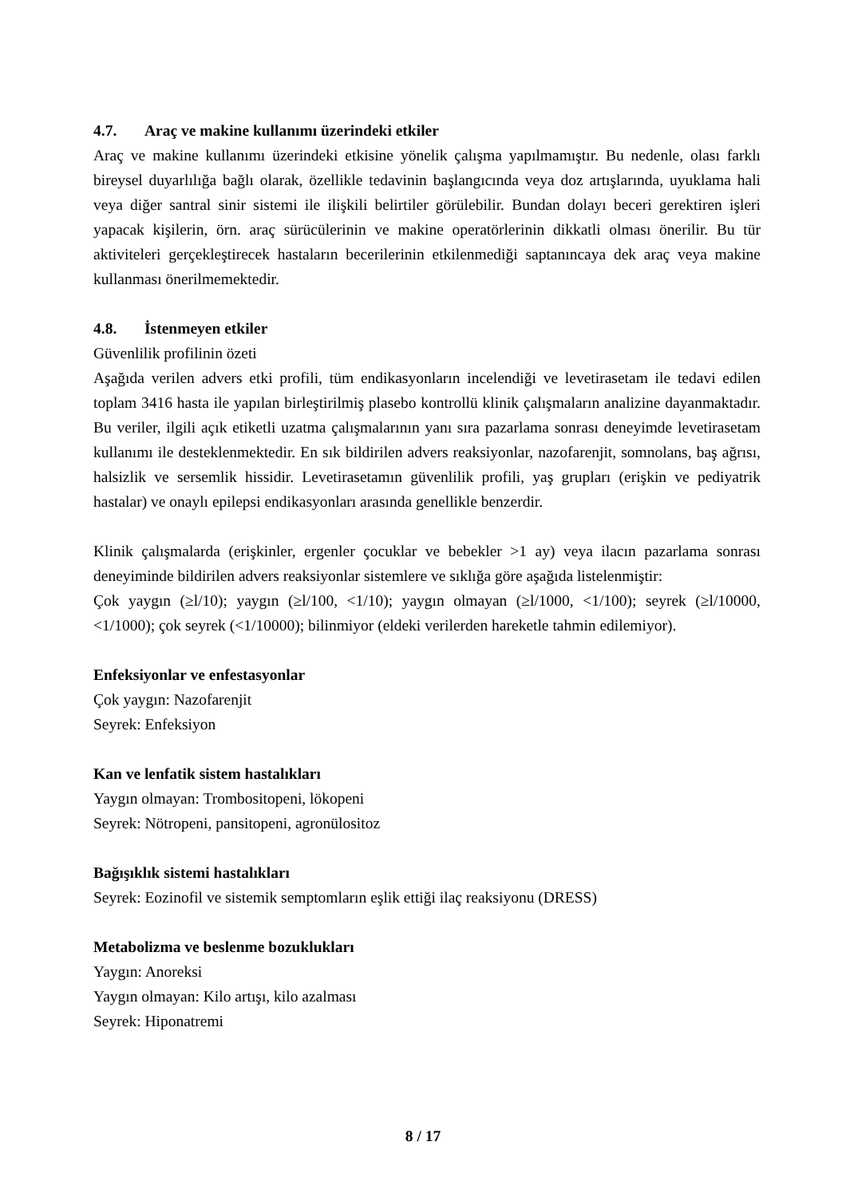4.7. Araç ve makine kullanımı üzerindeki etkiler
Araç ve makine kullanımı üzerindeki etkisine yönelik çalışma yapılmamıştır. Bu nedenle, olası farklı bireysel duyarlılığa bağlı olarak, özellikle tedavinin başlangıcında veya doz artışlarında, uyuklama hali veya diğer santral sinir sistemi ile ilişkili belirtiler görülebilir. Bundan dolayı beceri gerektiren işleri yapacak kişilerin, örn. araç sürücülerinin ve makine operatörlerinin dikkatli olması önerilir. Bu tür aktiviteleri gerçekleştirecek hastaların becerilerinin etkilenmediği saptanıncaya dek araç veya makine kullanması önerilmemektedir.
4.8. İstenmeyen etkiler
Güvenlilik profilinin özeti
Aşağıda verilen advers etki profili, tüm endikasyonların incelendiği ve levetirasetam ile tedavi edilen toplam 3416 hasta ile yapılan birleştirilmiş plasebo kontrollü klinik çalışmaların analizine dayanmaktadır. Bu veriler, ilgili açık etiketli uzatma çalışmalarının yanı sıra pazarlama sonrası deneyimde levetirasetam kullanımı ile desteklenmektedir. En sık bildirilen advers reaksiyonlar, nazofarenjit, somnolans, baş ağrısı, halsizlik ve sersemlik hissidir. Levetirasetamın güvenlilik profili, yaş grupları (erişkin ve pediyatrik hastalar) ve onaylı epilepsi endikasyonları arasında genellikle benzerdir.
Klinik çalışmalarda (erişkinler, ergenler çocuklar ve bebekler >1 ay) veya ilacın pazarlama sonrası deneyiminde bildirilen advers reaksiyonlar sistemlere ve sıklığa göre aşağıda listelenmiştir:
Çok yaygın (≥l/10); yaygın (≥l/100, <1/10); yaygın olmayan (≥l/1000, <1/100); seyrek (≥l/10000, <1/1000); çok seyrek (<1/10000); bilinmiyor (eldeki verilerden hareketle tahmin edilemiyor).
Enfeksiyonlar ve enfestasyonlar
Çok yaygın: Nazofarenjit
Seyrek: Enfeksiyon
Kan ve lenfatik sistem hastalıkları
Yaygın olmayan: Trombositopeni, lökopeni
Seyrek: Nötropeni, pansitopeni, agronülositoz
Bağışıklık sistemi hastalıkları
Seyrek: Eozinofil ve sistemik semptomların eşlik ettiği ilaç reaksiyonu (DRESS)
Metabolizma ve beslenme bozuklukları
Yaygın: Anoreksi
Yaygın olmayan: Kilo artışı, kilo azalması
Seyrek: Hiponatremi
8 / 17